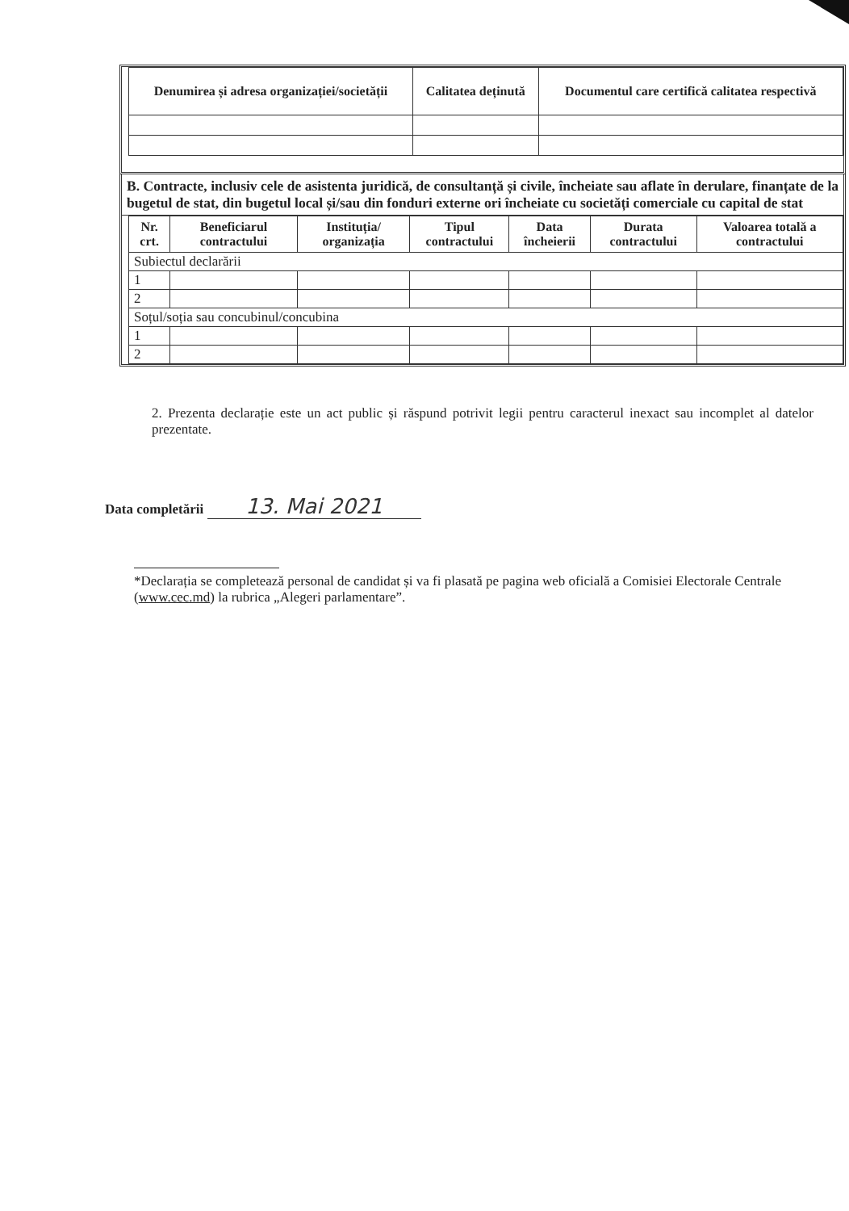| Denumirea și adresa organizației/societății | Calitatea deținută | Documentul care certifică calitatea respectivă |
| --- | --- | --- |
B. Contracte, inclusiv cele de asistenta juridică, de consultanță și civile, încheiate sau aflate în derulare, finanțate de la bugetul de stat, din bugetul local și/sau din fonduri externe ori încheiate cu societăți comerciale cu capital de stat
| Nr. crt. | Beneficiarul contractului | Instituția/ organizația | Tipul contractului | Data încheierii | Durata contractului | Valoarea totală a contractului |
| --- | --- | --- | --- | --- | --- | --- |
| Subiectul declarării | | | | | | |
| 1 | | | | | | |
| 2 | | | | | | |
| Soțul/soția sau concubinul/concubina | | | | | | |
| 1 | | | | | | |
| 2 | | | | | | |
2. Prezenta declarație este un act public și răspund potrivit legii pentru caracterul inexact sau incomplet al datelor prezentate.
Data completării 13. Mai 2021
*Declarația se completează personal de candidat și va fi plasată pe pagina web oficială a Comisiei Electorale Centrale (www.cec.md) la rubrica „Alegeri parlamentare”.